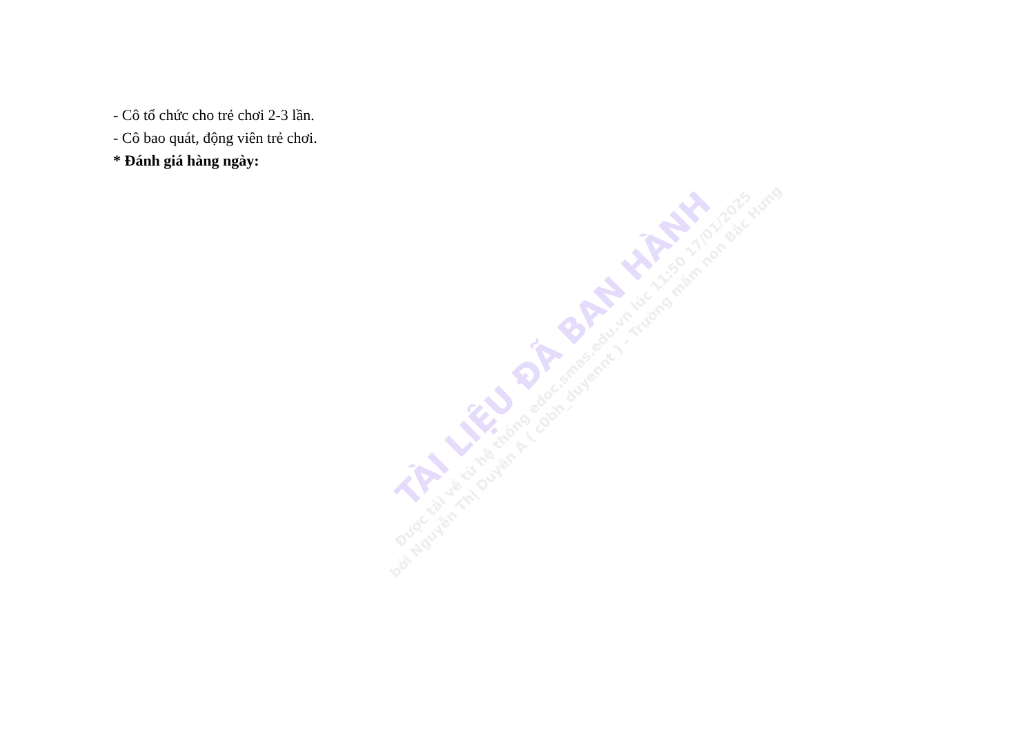- Cô tổ chức cho trẻ chơi 2-3 lần.
- Cô bao quát, động viên trẻ chơi.
* Đánh giá hàng ngày:
TÀI LIỆU ĐÃ BAN HÀNH
Được tải về từ hệ thống edoc.smas.edu.vn lúc 11:50 17/01/2025
bởi Nguyễn Thị Duyên A ( c0bh_duyennt ) - Trường mầm non Bắc Hưng